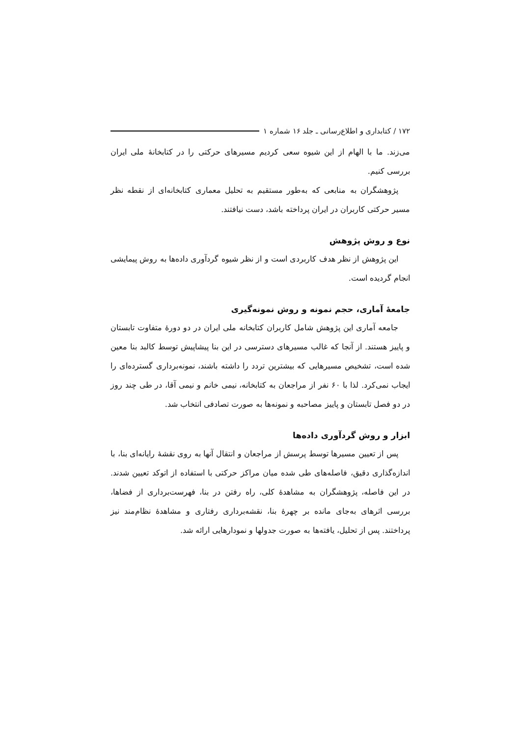۱۷۲ / کتابداری و اطلاع‌رسانی ـ جلد ۱۶ شماره ۱
می‌زند. ما با الهام از این شیوه سعی کردیم مسیرهای حرکتی را در کتابخانهٔ ملی ایران بررسی کنیم.
پژوهشگران به منابعی که به‌طور مستقیم به تحلیل معماری کتابخانه‌ای از نقطه نظر مسیر حرکتی کاربران در ایران پرداخته باشد، دست نیافتند.
نوع و روش پژوهش
این پژوهش از نظر هدف کاربردی است و از نظر شیوه گردآوری داده‌ها به روش پیمایشی انجام گردیده است.
جامعهٔ آماری، حجم نمونه و روش نمونه‌گیری
جامعه آماری این پژوهش شامل کاربران کتابخانه ملی ایران در دو دورهٔ متفاوت تابستان و پاییز هستند. از آنجا که غالب مسیرهای دسترسی در این بنا پیشاپیش توسط کالبد بنا معین شده است، تشخیص مسیرهایی که بیشترین تردد را داشته باشند، نمونه‌برداری گسترده‌ای را ایجاب نمی‌کرد. لذا با ۶۰ نفر از مراجعان به کتابخانه، نیمی خانم و نیمی آقا، در طی چند روز در دو فصل تابستان و پاییز مصاحبه و نمونه‌ها به صورت تصادفی انتخاب شد.
ابزار و روش گردآوری داده‌ها
پس از تعیین مسیرها توسط پرسش از مراجعان و انتقال آنها به روی نقشهٔ رایانه‌ای بنا، با اندازه‌گذاری دقیق، فاصله‌های طی شده میان مراکز حرکتی با استفاده از اتوکد تعیین شدند. در این فاصله، پژوهشگران به مشاهدهٔ کلی، راه رفتن در بنا، فهرست‌برداری از فضاها، بررسی اثرهای به‌جای مانده بر چهرهٔ بنا، نقشه‌برداری رفتاری و مشاهدهٔ نظام‌مند نیز پرداختند. پس از تحلیل، یافته‌ها به صورت جدولها و نمودارهایی ارائه شد.